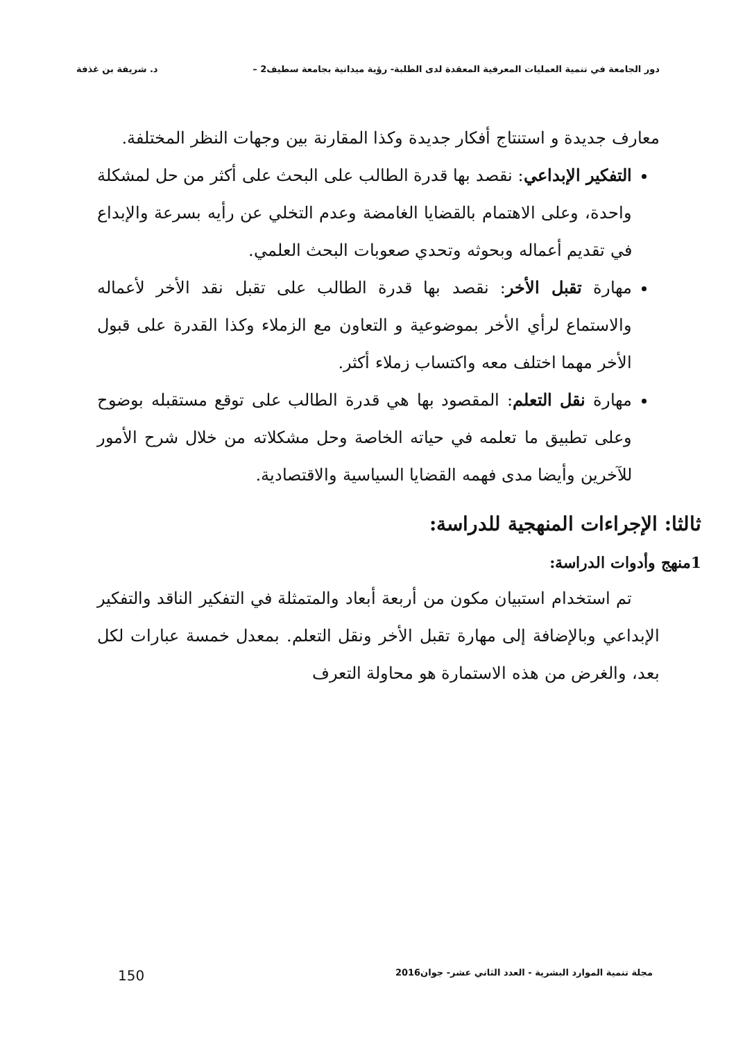دور الجامعة في تنمية العمليات المعرفية المعقدة لدى الطلبة- رؤية ميدانية بجامعة سطيف2 – د. شريفة بن غذفة
معارف جديدة و استنتاج أفكار جديدة وكذا المقارنة بين وجهات النظر المختلفة.
التفكير الإبداعي: نقصد بها قدرة الطالب على البحث على أكثر من حل لمشكلة واحدة، وعلى الاهتمام بالقضايا الغامضة وعدم التخلي عن رأيه بسرعة والإبداع في تقديم أعماله وبحوثه وتحدي صعوبات البحث العلمي.
مهارة تقبل الأخر: نقصد بها قدرة الطالب على تقبل نقد الأخر لأعماله والاستماع لرأي الأخر بموضوعية و التعاون مع الزملاء وكذا القدرة على قبول الأخر مهما اختلف معه واكتساب زملاء أكثر.
مهارة نقل التعلم: المقصود بها هي قدرة الطالب على توقع مستقبله بوضوح وعلى تطبيق ما تعلمه في حياته الخاصة وحل مشكلاته من خلال شرح الأمور للآخرين وأيضا مدى فهمه القضايا السياسية والاقتصادية.
ثالثا: الإجراءات المنهجية للدراسة:
1منهج وأدوات الدراسة:
تم استخدام استبيان مكون من أربعة أبعاد والمتمثلة في التفكير الناقد والتفكير الإبداعي وبالإضافة إلى مهارة تقبل الأخر ونقل التعلم. بمعدل خمسة عبارات لكل بعد، والغرض من هذه الاستمارة هو محاولة التعرف
مجلة تنمية الموارد البشرية - العدد الثاني عشر- جوان2016 150